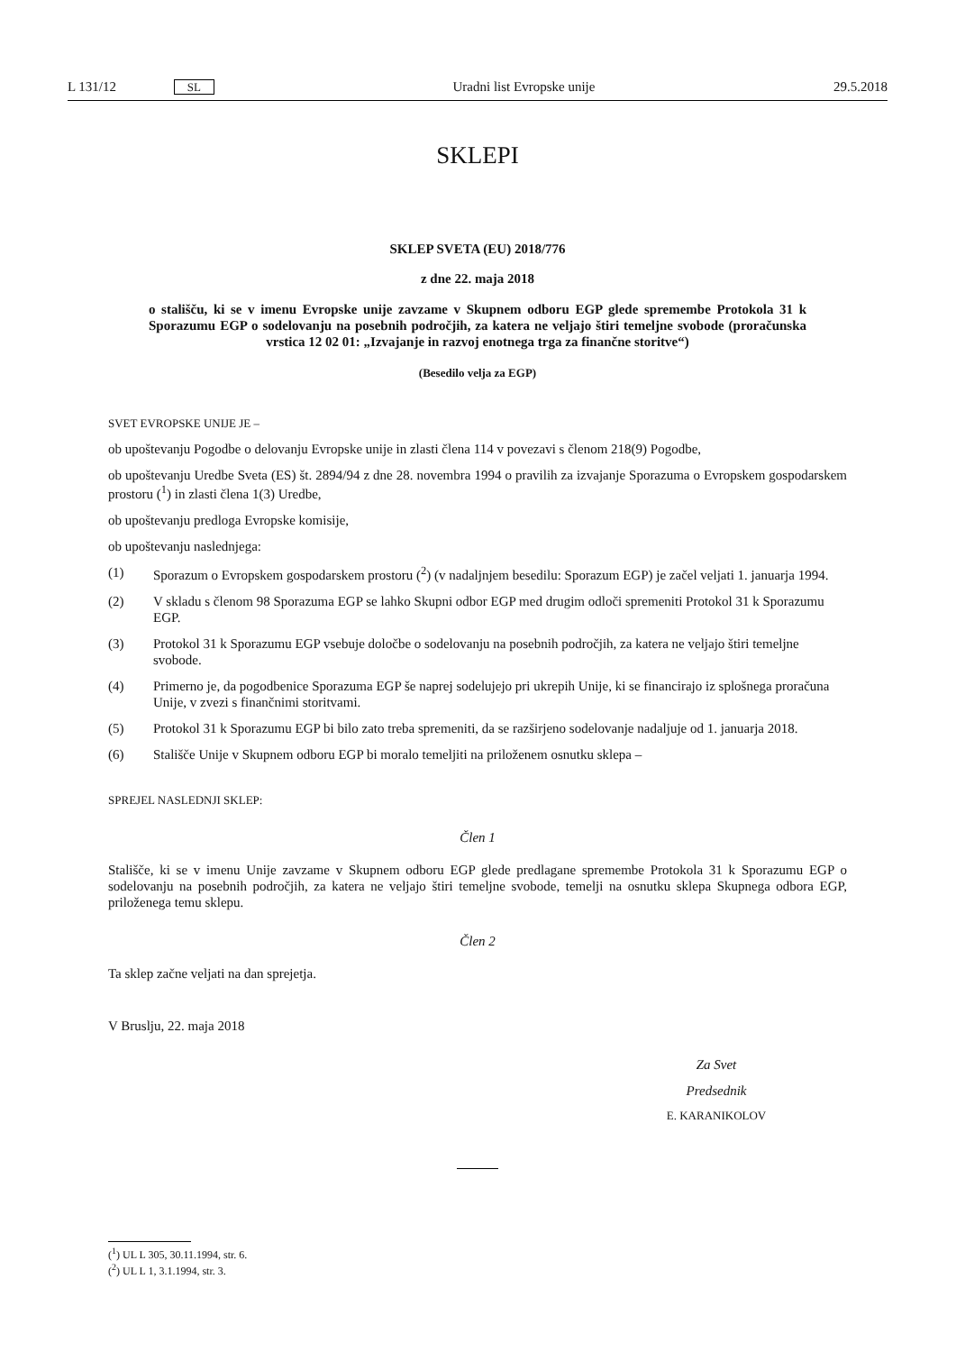L 131/12 SL Uradni list Evropske unije 29.5.2018
SKLEPI
SKLEP SVETA (EU) 2018/776
z dne 22. maja 2018
o stališču, ki se v imenu Evropske unije zavzame v Skupnem odboru EGP glede spremembe Protokola 31 k Sporazumu EGP o sodelovanju na posebnih področjih, za katera ne veljajo štiri temeljne svobode (proračunska vrstica 12 02 01: „Izvajanje in razvoj enotnega trga za finančne storitve“)
(Besedilo velja za EGP)
SVET EVROPSKE UNIJE JE –
ob upoštevanju Pogodbe o delovanju Evropske unije in zlasti člena 114 v povezavi s členom 218(9) Pogodbe,
ob upoštevanju Uredbe Sveta (ES) št. 2894/94 z dne 28. novembra 1994 o pravilih za izvajanje Sporazuma o Evropskem gospodarskem prostoru (<sup>1</sup>) in zlasti člena 1(3) Uredbe,
ob upoštevanju predloga Evropske komisije,
ob upoštevanju naslednjega:
(1) Sporazum o Evropskem gospodarskem prostoru (<sup>2</sup>) (v nadaljnjem besedilu: Sporazum EGP) je začel veljati 1. januarja 1994.
(2) V skladu s členom 98 Sporazuma EGP se lahko Skupni odbor EGP med drugim odloči spremeniti Protokol 31 k Sporazumu EGP.
(3) Protokol 31 k Sporazumu EGP vsebuje določbe o sodelovanju na posebnih področjih, za katera ne veljajo štiri temeljne svobode.
(4) Primerno je, da pogodbenice Sporazuma EGP še naprej sodelujejo pri ukrepih Unije, ki se financirajo iz splošnega proračuna Unije, v zvezi s finančnimi storitvami.
(5) Protokol 31 k Sporazumu EGP bi bilo zato treba spremeniti, da se razširjeno sodelovanje nadaljuje od 1. januarja 2018.
(6) Stališče Unije v Skupnem odboru EGP bi moralo temeljiti na priloženem osnutku sklepa –
SPREJEL NASLEDNJI SKLEP:
Člen 1
Stališče, ki se v imenu Unije zavzame v Skupnem odboru EGP glede predlagane spremembe Protokola 31 k Sporazumu EGP o sodelovanju na posebnih področjih, za katera ne veljajo štiri temeljne svobode, temelji na osnutku sklepa Skupnega odbora EGP, priloženega temu sklepu.
Člen 2
Ta sklep začne veljati na dan sprejetja.
V Bruslju, 22. maja 2018
Za Svet
Predsednik
E. KARANIKOLOV
(<sup>1</sup>) UL L 305, 30.11.1994, str. 6.
(<sup>2</sup>) UL L 1, 3.1.1994, str. 3.